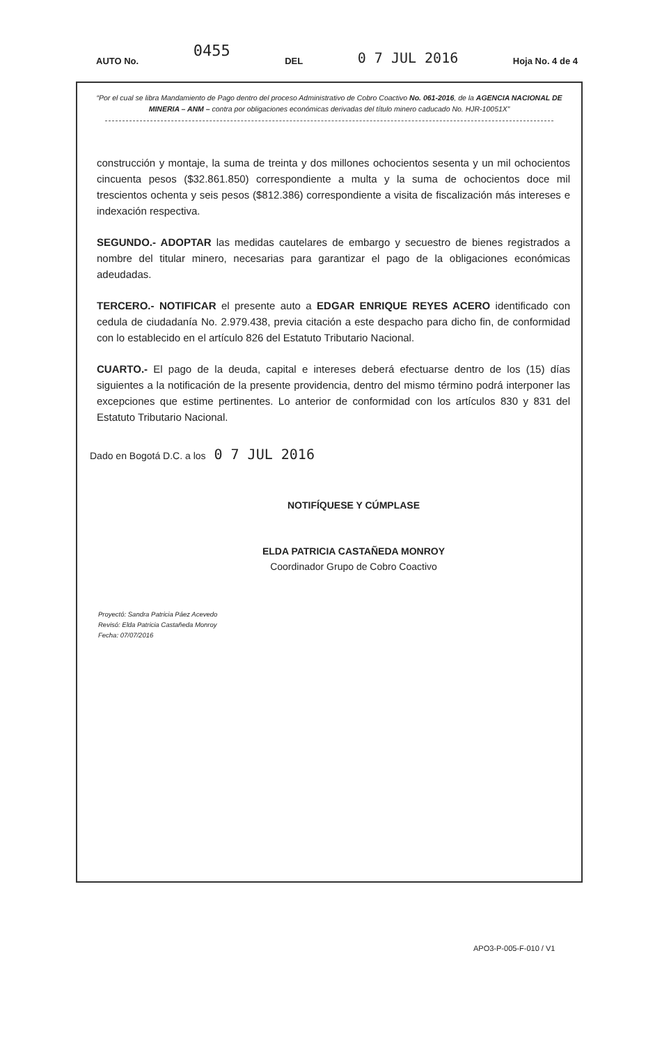AUTO No. 0455 DEL 0 7 JUL 2016 Hoja No. 4 de 4
“Por el cual se libra Mandamiento de Pago dentro del proceso Administrativo de Cobro Coactivo No. 061-2016, de la AGENCIA NACIONAL DE MINERIA – ANM – contra por obligaciones económicas derivadas del título minero caducado No. HJR-10051X”
construcción y montaje, la suma de treinta y dos millones ochocientos sesenta y un mil ochocientos cincuenta pesos ($32.861.850) correspondiente a multa y la suma de ochocientos doce mil trescientos ochenta y seis pesos ($812.386) correspondiente a visita de fiscalización más intereses e indexación respectiva.
SEGUNDO.- ADOPTAR las medidas cautelares de embargo y secuestro de bienes registrados a nombre del titular minero, necesarias para garantizar el pago de la obligaciones económicas adeudadas.
TERCERO.- NOTIFICAR el presente auto a EDGAR ENRIQUE REYES ACERO identificado con cedula de ciudadanía No. 2.979.438, previa citación a este despacho para dicho fin, de conformidad con lo establecido en el artículo 826 del Estatuto Tributario Nacional.
CUARTO.- El pago de la deuda, capital e intereses deberá efectuarse dentro de los (15) días siguientes a la notificación de la presente providencia, dentro del mismo término podrá interponer las excepciones que estime pertinentes. Lo anterior de conformidad con los artículos 830 y 831 del Estatuto Tributario Nacional.
Dado en Bogotá D.C. a los 0 7 JUL 2016
NOTIFÍQUESE Y CÚMPLASE
ELDA PATRICIA CASTAÑEDA MONROY
Coordinador Grupo de Cobro Coactivo
Proyectó: Sandra Patricia Páez Acevedo
Revisó: Elda Patricia Castañeda Monroy
Fecha: 07/07/2016
APO3-P-005-F-010 / V1